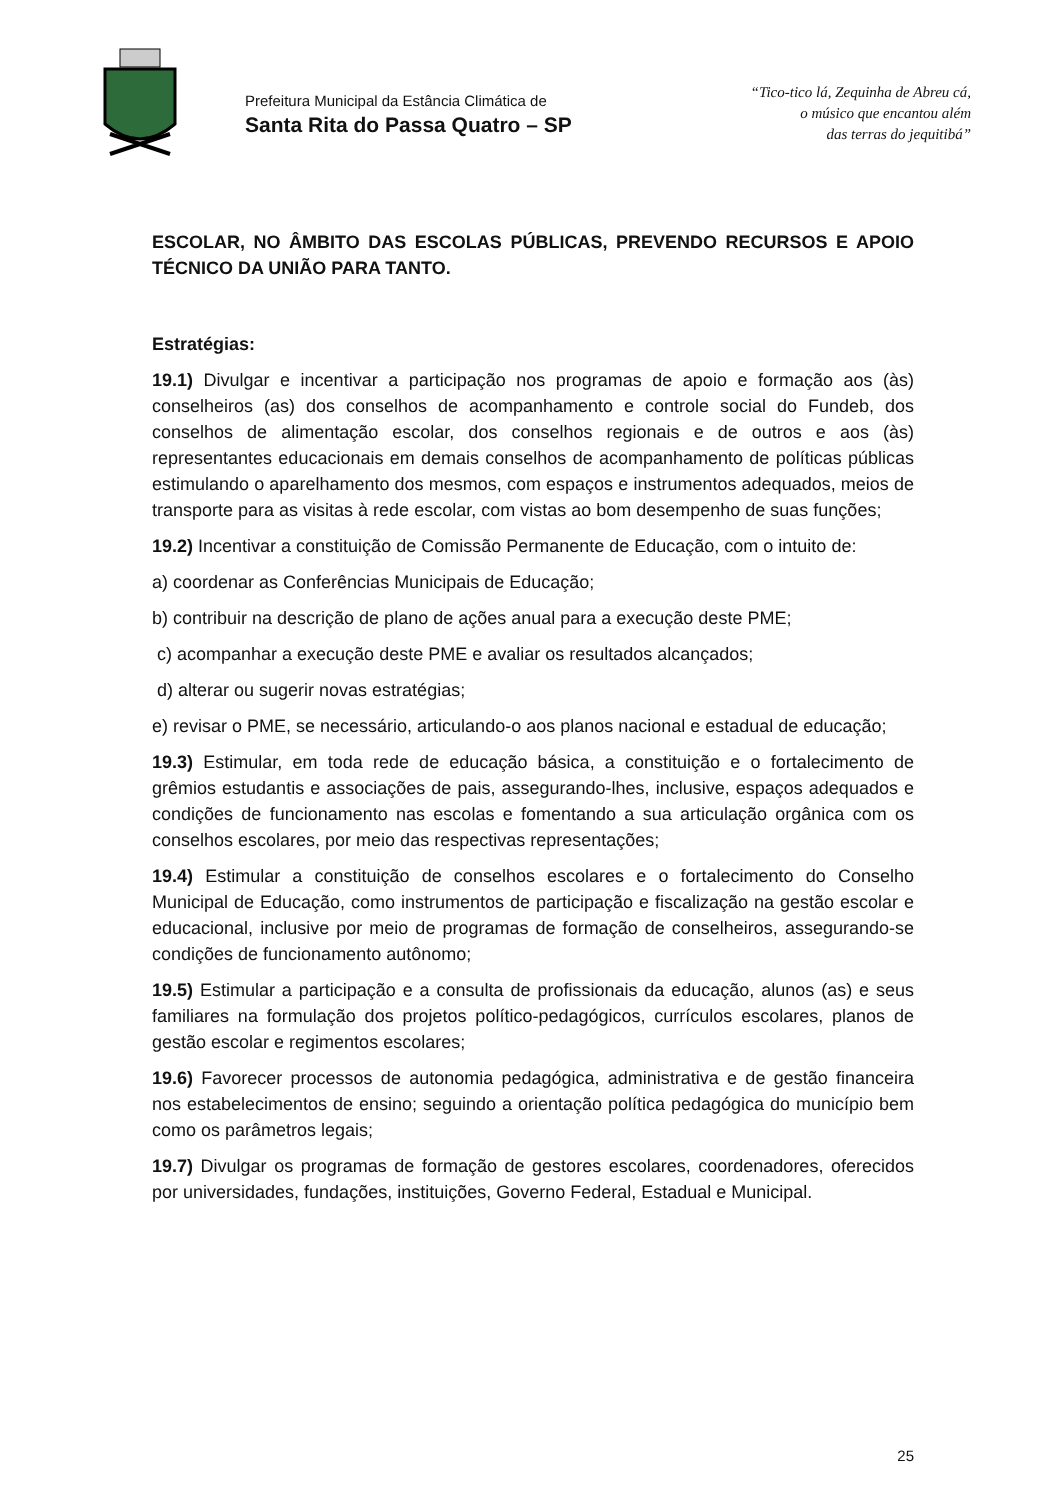Prefeitura Municipal da Estância Climática de
Santa Rita do Passa Quatro – SP
“Tico-tico lá, Zequinha de Abreu cá,
o músico que encantou além
das terras do jequitibá”
ESCOLAR, NO ÂMBITO DAS ESCOLAS PÚBLICAS, PREVENDO RECURSOS E APOIO TÉCNICO DA UNIÃO PARA TANTO.
Estratégias:
19.1) Divulgar e incentivar a participação nos programas de apoio e formação aos (às) conselheiros (as) dos conselhos de acompanhamento e controle social do Fundeb, dos conselhos de alimentação escolar, dos conselhos regionais e de outros e aos (às) representantes educacionais em demais conselhos de acompanhamento de políticas públicas estimulando o aparelhamento dos mesmos, com espaços e instrumentos adequados, meios de transporte para as visitas à rede escolar, com vistas ao bom desempenho de suas funções;
19.2) Incentivar a constituição de Comissão Permanente de Educação, com o intuito de:
a) coordenar as Conferências Municipais de Educação;
b) contribuir na descrição de plano de ações anual para a execução deste PME;
c) acompanhar a execução deste PME e avaliar os resultados alcançados;
d) alterar ou sugerir novas estratégias;
e) revisar o PME, se necessário, articulando-o aos planos nacional e estadual de educação;
19.3) Estimular, em toda rede de educação básica, a constituição e o fortalecimento de grêmios estudantis e associações de pais, assegurando-lhes, inclusive, espaços adequados e condições de funcionamento nas escolas e fomentando a sua articulação orgânica com os conselhos escolares, por meio das respectivas representações;
19.4) Estimular a constituição de conselhos escolares e o fortalecimento do Conselho Municipal de Educação, como instrumentos de participação e fiscalização na gestão escolar e educacional, inclusive por meio de programas de formação de conselheiros, assegurando-se condições de funcionamento autônomo;
19.5) Estimular a participação e a consulta de profissionais da educação, alunos (as) e seus familiares na formulação dos projetos político-pedagógicos, currículos escolares, planos de gestão escolar e regimentos escolares;
19.6) Favorecer processos de autonomia pedagógica, administrativa e de gestão financeira nos estabelecimentos de ensino; seguindo a orientação política pedagógica do município bem como os parâmetros legais;
19.7) Divulgar os programas de formação de gestores escolares, coordenadores, oferecidos por universidades, fundações, instituições, Governo Federal, Estadual e Municipal.
25